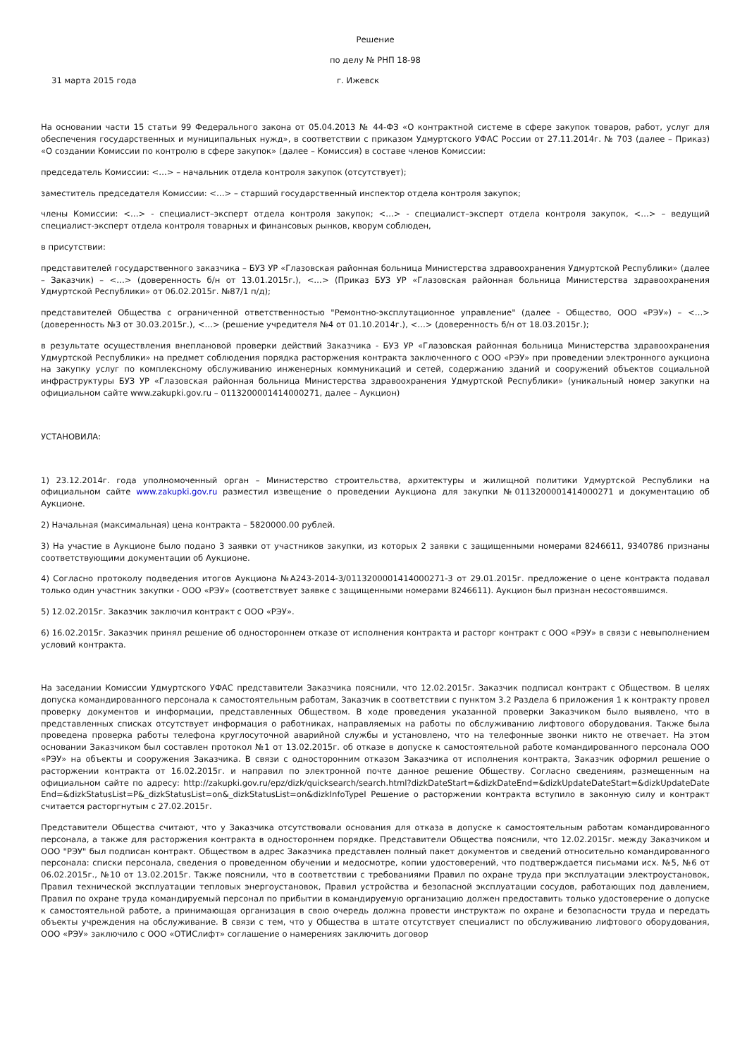Решение
по делу № РНП 18-98
31 марта 2015 года г. Ижевск
На основании части 15 статьи 99 Федерального закона от 05.04.2013 № 44-ФЗ «О контрактной системе в сфере закупок товаров, работ, услуг для обеспечения государственных и муниципальных нужд», в соответствии с приказом Удмуртского УФАС России от 27.11.2014г. № 703 (далее – Приказ) «О создании Комиссии по контролю в сфере закупок» (далее – Комиссия) в составе членов Комиссии:
председатель Комиссии: <…> – начальник отдела контроля закупок (отсутствует);
заместитель председателя Комиссии: <…> – старший государственный инспектор отдела контроля закупок;
члены Комиссии: <…> - специалист–эксперт отдела контроля закупок; <…> - специалист–эксперт отдела контроля закупок, <…> – ведущий специалист-эксперт отдела контроля товарных и финансовых рынков, кворум соблюден,
в присутствии:
представителей государственного заказчика – БУЗ УР «Глазовская районная больница Министерства здравоохранения Удмуртской Республики» (далее – Заказчик) – <…> (доверенность б/н от 13.01.2015г.), <…> (Приказ БУЗ УР «Глазовская районная больница Министерства здравоохранения Удмуртской Республики» от 06.02.2015г. №87/1 п/д);
представителей Общества с ограниченной ответственностью "Ремонтно-эксплутационное управление" (далее - Общество, ООО «РЭУ») – <…> (доверенность №3 от 30.03.2015г.), <…> (решение учредителя №4 от 01.10.2014г.), <…> (доверенность б/н от 18.03.2015г.);
в результате осуществления внеплановой проверки действий Заказчика - БУЗ УР «Глазовская районная больница Министерства здравоохранения Удмуртской Республики» на предмет соблюдения порядка расторжения контракта заключенного с ООО «РЭУ» при проведении электронного аукциона на закупку услуг по комплексному обслуживанию инженерных коммуникаций и сетей, содержанию зданий и сооружений объектов социальной инфраструктуры БУЗ УР «Глазовская районная больница Министерства здравоохранения Удмуртской Республики» (уникальный номер закупки на официальном сайте www.zakupki.gov.ru – 0113200001414000271, далее – Аукцион)
УСТАНОВИЛА:
1) 23.12.2014г. года уполномоченный орган – Министерство строительства, архитектуры и жилищной политики Удмуртской Республики на официальном сайте www.zakupki.gov.ru разместил извещение о проведении Аукциона для закупки №0113200001414000271 и документацию об Аукционе.
2) Начальная (максимальная) цена контракта – 5820000.00 рублей.
3) На участие в Аукционе было подано 3 заявки от участников закупки, из которых 2 заявки с защищенными номерами 8246611, 9340786 признаны соответствующими документации об Аукционе.
4) Согласно протоколу подведения итогов Аукциона №А243-2014-3/0113200001414000271-3 от 29.01.2015г. предложение о цене контракта подавал только один участник закупки - ООО «РЭУ» (соответствует заявке с защищенными номерами 8246611). Аукцион был признан несостоявшимся.
5) 12.02.2015г. Заказчик заключил контракт с ООО «РЭУ».
6) 16.02.2015г. Заказчик принял решение об одностороннем отказе от исполнения контракта и расторг контракт с ООО «РЭУ» в связи с невыполнением условий контракта.
На заседании Комиссии Удмуртского УФАС представители Заказчика пояснили, что 12.02.2015г. Заказчик подписал контракт с Обществом. В целях допуска командированного персонала к самостоятельным работам, Заказчик в соответствии с пунктом 3.2 Раздела 6 приложения 1 к контракту провел проверку документов и информации, представленных Обществом. В ходе проведения указанной проверки Заказчиком было выявлено, что в представленных списках отсутствует информация о работниках, направляемых на работы по обслуживанию лифтового оборудования. Также была проведена проверка работы телефона круглосуточной аварийной службы и установлено, что на телефонные звонки никто не отвечает. На этом основании Заказчиком был составлен протокол №1 от 13.02.2015г. об отказе в допуске к самостоятельной работе командированного персонала ООО «РЭУ» на объекты и сооружения Заказчика. В связи с односторонним отказом Заказчика от исполнения контракта, Заказчик оформил решение о расторжении контракта от 16.02.2015г. и направил по электронной почте данное решение Обществу. Согласно сведениям, размещенным на официальном сайте по адресу: http://zakupki.gov.ru/epz/dizk/quicksearch/search.html?dizkDateStart=&dizkDateEnd=&dizkUpdateDateStart=&dizkUpdateDateEnd=&dizkStatusList=P&_dizkStatusList=on&_dizkStatusList=on&dizkInfoTypeI Решение о расторжении контракта вступило в законную силу и контракт считается расторгнутым с 27.02.2015г.
Представители Общества считают, что у Заказчика отсутствовали основания для отказа в допуске к самостоятельным работам командированного персонала, а также для расторжения контракта в одностороннем порядке. Представители Общества пояснили, что 12.02.2015г. между Заказчиком и ООО "РЭУ" был подписан контракт. Обществом в адрес Заказчика представлен полный пакет документов и сведений относительно командированного персонала: списки персонала, сведения о проведенном обучении и медосмотре, копии удостоверений, что подтверждается письмами исх. №5, №6 от 06.02.2015г., №10 от 13.02.2015г. Также пояснили, что в соответствии с требованиями Правил по охране труда при эксплуатации электроустановок, Правил технической эксплуатации тепловых энергоустановок, Правил устройства и безопасной эксплуатации сосудов, работающих под давлением, Правил по охране труда командируемый персонал по прибытии в командируемую организацию должен предоставить только удостоверение о допуске к самостоятельной работе, а принимающая организация в свою очередь должна провести инструктаж по охране и безопасности труда и передать объекты учреждения на обслуживание. В связи с тем, что у Общества в штате отсутствует специалист по обслуживанию лифтового оборудования, ООО «РЭУ» заключило с ООО «ОТИСлифт» соглашение о намерениях заключить договор